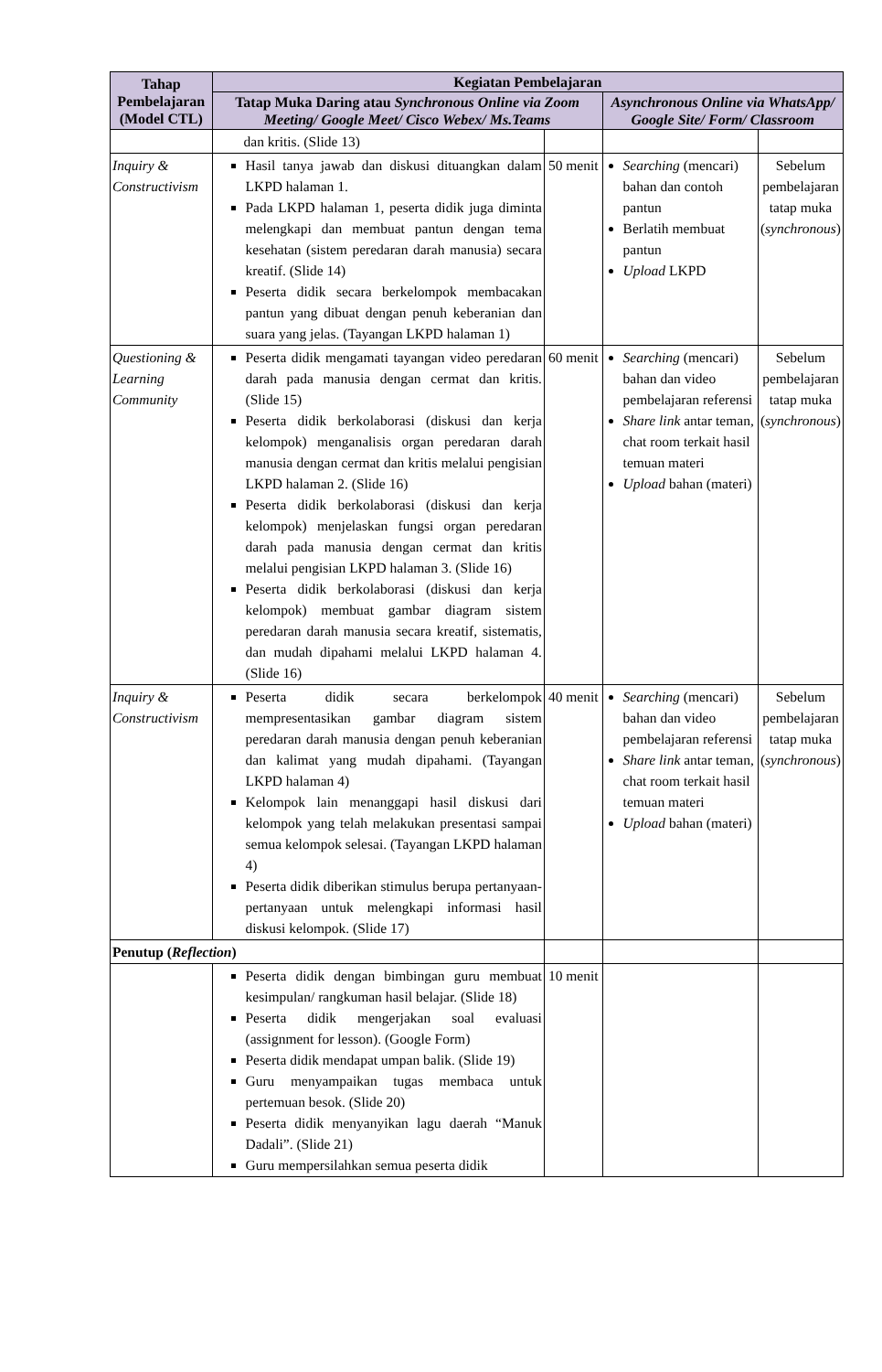| Tahap Pembelajaran (Model CTL) | Kegiatan Pembelajaran | | | |
| --- | --- | --- | --- | --- |
| | Tatap Muka Daring atau Synchronous Online via Zoom Meeting/ Google Meet/ Cisco Webex/ Ms.Teams | | Asynchronous Online via WhatsApp/ Google Site/ Form/ Classroom | |
| | dan kritis. (Slide 13) | | | |
| Inquiry & Constructivism | Hasil tanya jawab dan diskusi dituangkan dalam LKPD halaman 1. Pada LKPD halaman 1, peserta didik juga diminta melengkapi dan membuat pantun dengan tema kesehatan (sistem peredaran darah manusia) secara kreatif. (Slide 14) Peserta didik secara berkelompok membacakan pantun yang dibuat dengan penuh keberanian dan suara yang jelas. (Tayangan LKPD halaman 1) | 50 menit | Searching (mencari) bahan dan contoh pantun Berlatih membuat pantun Upload LKPD | Sebelum pembelajaran tatap muka ( synchronous ) |
| Questioning & Learning Community | Peserta didik mengamati tayangan video peredaran darah pada manusia dengan cermat dan kritis. (Slide 15) Peserta didik berkolaborasi (diskusi dan kerja kelompok) menganalisis organ peredaran darah manusia dengan cermat dan kritis melalui pengisian LKPD halaman 2. (Slide 16) Peserta didik berkolaborasi (diskusi dan kerja kelompok) menjelaskan fungsi organ peredaran darah pada manusia dengan cermat dan kritis melalui pengisian LKPD halaman 3. (Slide 16) Peserta didik berkolaborasi (diskusi dan kerja kelompok) membuat gambar diagram sistem peredaran darah manusia secara kreatif, sistematis, dan mudah dipahami melalui LKPD halaman 4. (Slide 16) | 60 menit | Searching (mencari) bahan dan video pembelajaran referensi Share link antar teman, chat room terkait hasil temuan materi Upload bahan (materi) | Sebelum pembelajaran tatap muka ( synchronous ) |
| Inquiry & Constructivism | Peserta didik secara berkelompok mempresentasikan gambar diagram sistem peredaran darah manusia dengan penuh keberanian dan kalimat yang mudah dipahami. (Tayangan LKPD halaman 4) Kelompok lain menanggapi hasil diskusi dari kelompok yang telah melakukan presentasi sampai semua kelompok selesai. (Tayangan LKPD halaman 4) Peserta didik diberikan stimulus berupa pertanyaan-pertanyaan untuk melengkapi informasi hasil diskusi kelompok. (Slide 17) | 40 menit | Searching (mencari) bahan dan video pembelajaran referensi Share link antar teman, chat room terkait hasil temuan materi Upload bahan (materi) | Sebelum pembelajaran tatap muka ( synchronous ) |
| Penutup ( Reflection ) | | | | |
| | Peserta didik dengan bimbingan guru membuat kesimpulan/ rangkuman hasil belajar. (Slide 18) Peserta didik mengerjakan soal evaluasi (assignment for lesson). (Google Form) Peserta didik mendapat umpan balik. (Slide 19) Guru menyampaikan tugas membaca untuk pertemuan besok. (Slide 20) Peserta didik menyanyikan lagu daerah “Manuk Dadali”. (Slide 21) Guru mempersilahkan semua peserta didik | 10 menit | | |